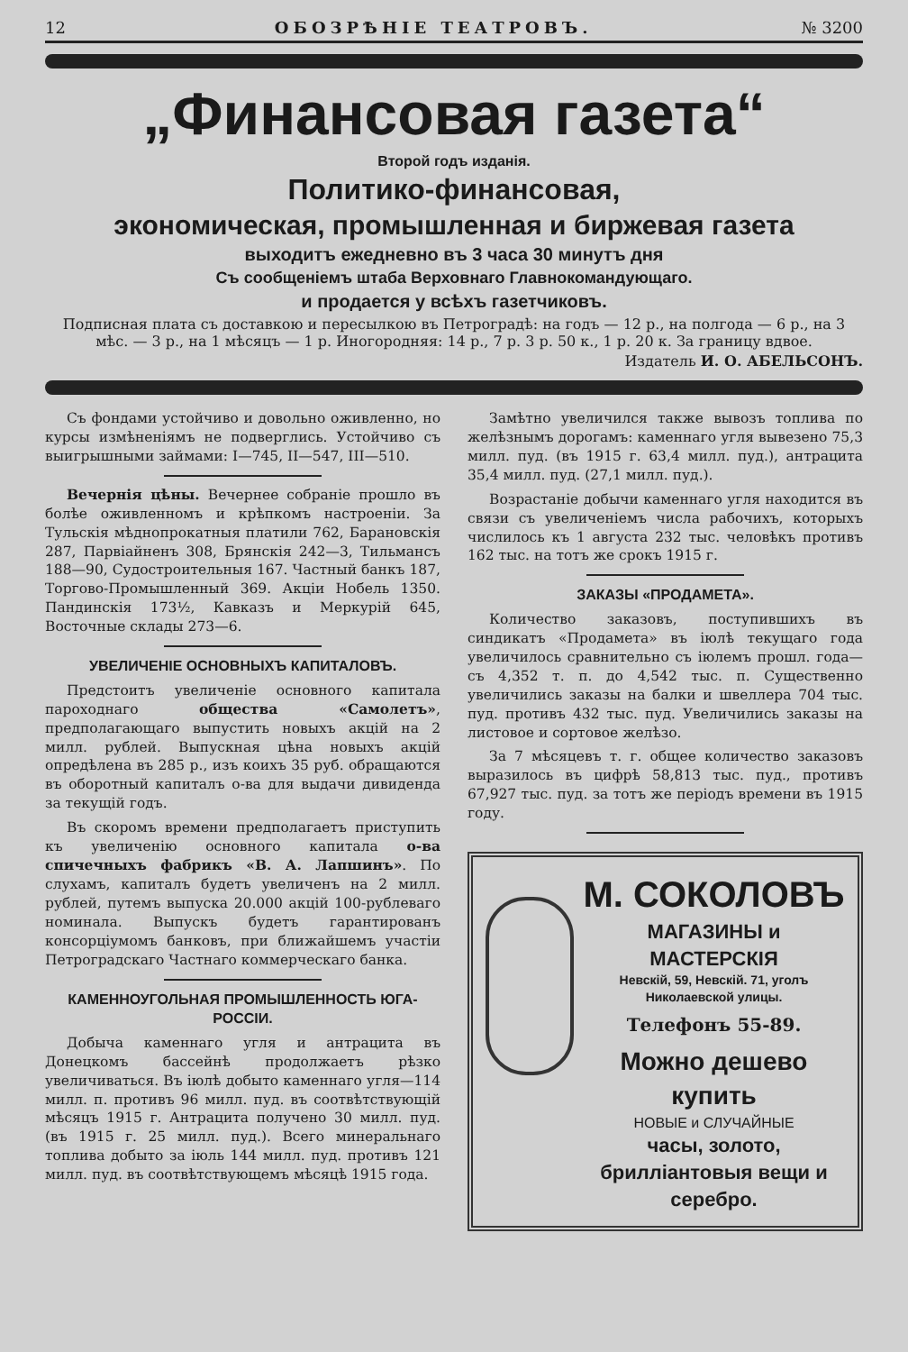12 ОБОЗРѢНІЕ ТЕАТРОВЪ. № 3200
„Финансовая газета“
Второй годъ изданія.
Политико-финансовая,
экономическая, промышленная и биржевая газета
выходитъ ежедневно въ 3 часа 30 минутъ дня
Съ сообщеніемъ штаба Верховнаго Главнокомандующаго.
и продается у всѣхъ газетчиковъ.
Подписная плата съ доставкою и пересылкою въ Петроградѣ: на годъ — 12 р., на полгода — 6 р., на 3 мѣс. — 3 р., на 1 мѣсяцъ — 1 р. Иногородняя: 14 р., 7 р. 3 р. 50 к., 1 р. 20 к. За границу вдвое.
Издатель И. О. АБЕЛЬСОНЪ.
Съ фондами устойчиво и довольно оживленно, но курсы измѣненіямъ не подверглись. Устойчиво съ выигрышными займами: I—745, II—547, III—510.
Вечернія цѣны. Вечернее собраніе прошло въ болѣе оживленномъ и крѣпкомъ настроеніи. За Тульскія мѣднопрокатныя платили 762, Барановскія 287, Парвіайненъ 308, Брянскія 242—3, Тильмансъ 188—90, Судостроительныя 167. Частный банкъ 187, Торгово-Промышленный 369. Акціи Нобель 1350. Пандинскія 173½, Кавказъ и Меркурій 645, Восточные склады 273—6.
УВЕЛИЧЕНІЕ ОСНОВНЫХЪ КАПИТАЛОВЪ.
Предстоитъ увеличеніе основного капитала пароходнаго общества «Самолетъ», предполагающаго выпустить новыхъ акцій на 2 милл. рублей. Выпускная цѣна новыхъ акцій опредѣлена въ 285 р., изъ коихъ 35 руб. обращаются въ оборотный капиталъ о-ва для выдачи дивиденда за текущій годъ.
Въ скоромъ времени предполагаетъ приступить къ увеличенію основного капитала о-ва спичечныхъ фабрикъ «В. А. Лапшинъ». По слухамъ, капиталъ будетъ увеличенъ на 2 милл. рублей, путемъ выпуска 20.000 акцій 100-рублеваго номинала. Выпускъ будетъ гарантированъ консорціумомъ банковъ, при ближайшемъ участіи Петроградскаго Частнаго коммерческаго банка.
КАМЕННОУГОЛЬНАЯ ПРОМЫШЛЕННОСТЬ ЮГА-РОССІИ.
Добыча каменнаго угля и антрацита въ Донецкомъ бассейнѣ продолжаетъ рѣзко увеличиваться. Въ іюлѣ добыто каменнаго угля—114 милл. п. противъ 96 милл. пуд. въ соотвѣтствующій мѣсяцъ 1915 г. Антрацита получено 30 милл. пуд. (въ 1915 г. 25 милл. пуд.). Всего минеральнаго топлива добыто за іюль 144 милл. пуд. противъ 121 милл. пуд. въ соотвѣтствующемъ мѣсяцѣ 1915 года.
Замѣтно увеличился также вывозъ топлива по желѣзнымъ дорогамъ: каменнаго угля вывезено 75,3 милл. пуд. (въ 1915 г. 63,4 милл. пуд.), антрацита 35,4 милл. пуд. (27,1 милл. пуд.).
Возрастаніе добычи каменнаго угля находится въ связи съ увеличеніемъ числа рабочихъ, которыхъ числилось къ 1 августа 232 тыс. человѣкъ противъ 162 тыс. на тотъ же срокъ 1915 г.
ЗАКАЗЫ «ПРОДАМЕТА».
Количество заказовъ, поступившихъ въ синдикатъ «Продамета» въ іюлѣ текущаго года увеличилось сравнительно съ іюлемъ прошл. года—съ 4,352 т. п. до 4,542 тыс. п. Существенно увеличились заказы на балки и швеллера 704 тыс. пуд. противъ 432 тыс. пуд. Увеличились заказы на листовое и сортовое желѣзо.
За 7 мѣсяцевъ т. г. общее количество заказовъ выразилось въ цифрѣ 58,813 тыс. пуд., противъ 67,927 тыс. пуд. за тотъ же періодъ времени въ 1915 году.
М. СОКОЛОВЪ
МАГАЗИНЫ и МАСТЕРСКІЯ
Невскій, 59, Невскій. 71, уголъ Николаевской улицы.
Телефонъ 55-89.
Можно дешево купить
НОВЫЕ и СЛУЧАЙНЫЕ
часы, золото, брилліантовыя вещи и серебро.